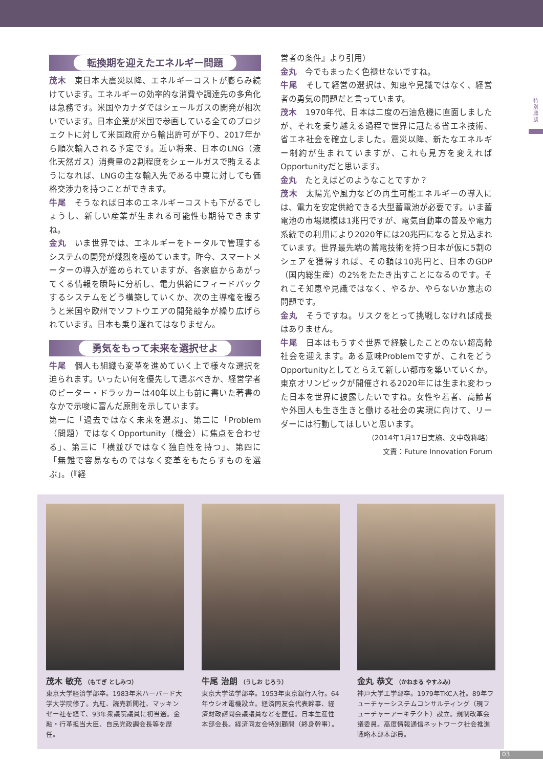特別鼎談
転換期を迎えたエネルギー問題
茂木　東日本大震災以降、エネルギーコストが膨らみ続けています。エネルギーの効率的な消費や調達先の多角化は急務です。米国やカナダではシェールガスの開発が相次いでいます。日本企業が米国で参画している全てのプロジェクトに対して米国政府から輸出許可が下り、2017年から順次輸入される予定です。近い将来、日本のLNG（液化天然ガス）消費量の2割程度をシェールガスで賄えるようになれば、LNGの主な輸入先である中東に対しても価格交渉力を持つことができます。
牛尾　そうなれば日本のエネルギーコストも下がるでしょうし、新しい産業が生まれる可能性も期待できますね。
金丸　いま世界では、エネルギーをトータルで管理するシステムの開発が熾烈を極めています。昨今、スマートメーターの導入が進められていますが、各家庭からあがってくる情報を瞬時に分析し、電力供給にフィードバックするシステムをどう構築していくか、次の主導権を握ろうと米国や欧州でソフトウエアの開発競争が繰り広げられています。日本も乗り遅れてはなりません。
勇気をもって未来を選択せよ
牛尾　個人も組織も変革を進めていく上で様々な選択を迫られます。いったい何を優先して選ぶべきか、経営学者のピーター・ドラッカーは40年以上も前に書いた著書のなかで示唆に富んだ原則を示しています。
第一に「過去ではなく未来を選ぶ」、第二に「Problem（問題）ではなくOpportunity（機会）に焦点を合わせる」、第三に「横並びではなく独自性を持つ」、第四に「無難で容易なものではなく変革をもたらすものを選ぶ」。（『経
営者の条件』より引用）
金丸　今でもまったく色褪せないですね。
牛尾　そして経営の選択は、知恵や見識ではなく、経営者の勇気の問題だと言っています。
茂木　1970年代、日本は二度の石油危機に直面しましたが、それを乗り越える過程で世界に冠たる省エネ技術、省エネ社会を確立しました。震災以降、新たなエネルギー制約が生まれていますが、これも見方を変えればOpportunityだと思います。
金丸　たとえばどのようなことですか？
茂木　太陽光や風力などの再生可能エネルギーの導入には、電力を安定供給できる大型蓄電池が必要です。いま蓄電池の市場規模は1兆円ですが、電気自動車の普及や電力系統での利用により2020年には20兆円になると見込まれています。世界最先端の蓄電技術を持つ日本が仮に5割のシェアを獲得すれば、その額は10兆円と、日本のGDP（国内総生産）の2%をたたき出すことになるのです。それこそ知恵や見識ではなく、やるか、やらないか意志の問題です。
金丸　そうですね。リスクをとって挑戦しなければ成長はありません。
牛尾　日本はもうすぐ世界で経験したことのない超高齢社会を迎えます。ある意味Problemですが、これをどうOpportunityとしてとらえて新しい都市を築いていくか。東京オリンピックが開催される2020年には生まれ変わった日本を世界に披露したいですね。女性や若者、高齢者や外国人も生き生きと働ける社会の実現に向けて、リーダーには行動してほしいと思います。
（2014年1月17日実施、文中敬称略）
文責：Future Innovation Forum
茂木 敏充 （もてぎ としみつ）
東京大学経済学部卒。1983年米ハーバード大学大学院修了。丸紅、読売新聞社、マッキンゼー社を経て、93年衆議院議員に初当選。金融・行革担当大臣、自民党政調会長等を歴任。
牛尾 治朗 （うしお じろう）
東京大学法学部卒。1953年東京銀行入行。64年ウシオ電機設立。経済同友会代表幹事、経済財政諮問会議議員などを歴任。日本生産性本部会長。経済同友会特別顧問（終身幹事）。
金丸 恭文 （かねまる やすふみ）
神戸大学工学部卒。1979年TKC入社。89年フューチャーシステムコンサルティング（現フューチャーアーキテクト）設立。規制改革会議委員。高度情報通信ネットワーク社会推進戦略本部本部員。
03